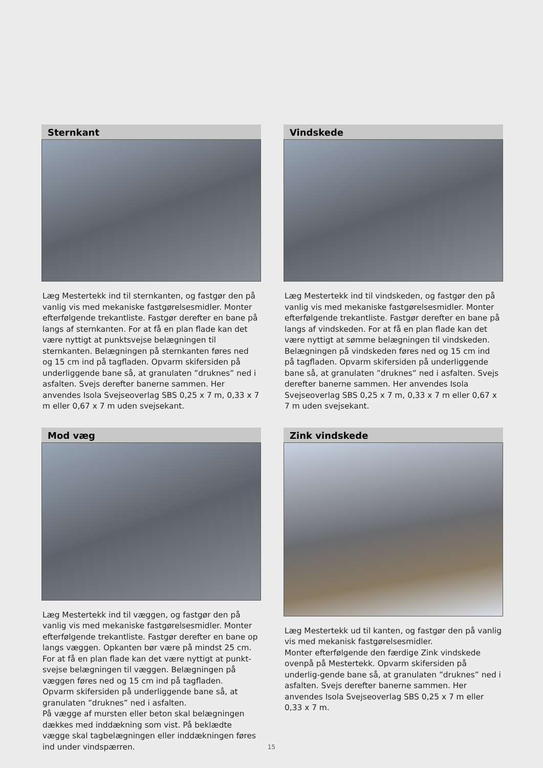Sternkant
Læg Mestertekk ind til sternkanten, og fastgør den på vanlig vis med mekaniske fastgørelsesmidler. Monter efterfølgende trekantliste. Fastgør derefter en bane på langs af sternkanten. For at få en plan flade kan det være nyttigt at punktsvejse belægningen til sternkanten. Belægningen på sternkanten føres ned og 15 cm ind på tagfladen. Opvarm skifersiden på underliggende bane så, at granulaten ”druknes” ned i asfalten. Svejs derefter banerne sammen. Her anvendes Isola Svejseoverlag SBS 0,25 x 7 m, 0,33 x 7 m eller 0,67 x 7 m uden svejsekant.
Vindskede
Læg Mestertekk ind til vindskeden, og fastgør den på vanlig vis med mekaniske fastgørelsesmidler. Monter efterfølgende trekantliste. Fastgør derefter en bane på langs af vindskeden. For at få en plan flade kan det være nyttigt at sømme belægningen til vindskeden. Belægningen på vindskeden føres ned og 15 cm ind på tagfladen. Opvarm skifersiden på underliggende bane så, at granulaten ”druknes” ned i asfalten. Svejs derefter banerne sammen. Her anvendes Isola Svejseoverlag SBS 0,25 x 7 m, 0,33 x 7 m eller 0,67 x 7 m uden svejsekant.
Mod væg
Læg Mestertekk ind til væggen, og fastgør den på vanlig vis med mekaniske fastgørelsesmidler. Monter efterfølgende trekantliste. Fastgør derefter en bane op langs væggen. Opkanten bør være på mindst 25 cm. For at få en plan flade kan det være nyttigt at punkt-svejse belægningen til væggen. Belægningen på væggen føres ned og 15 cm ind på tagfladen.
Opvarm skifersiden på underliggende bane så, at granulaten ”druknes” ned i asfalten.
På vægge af mursten eller beton skal belægningen dækkes med inddækning som vist. På beklædte vægge skal tagbelægningen eller inddækningen føres ind under vindspærren.
Zink vindskede
Læg Mestertekk ud til kanten, og fastgør den på vanlig vis med mekanisk fastgørelsesmidler.
Monter efterfølgende den færdige Zink vindskede ovenpå på Mestertekk. Opvarm skifersiden på underlig-gende bane så, at granulaten ”druknes” ned i asfalten. Svejs derefter banerne sammen. Her anvendes Isola Svejseoverlag SBS 0,25 x 7 m eller 0,33 x 7 m.
15